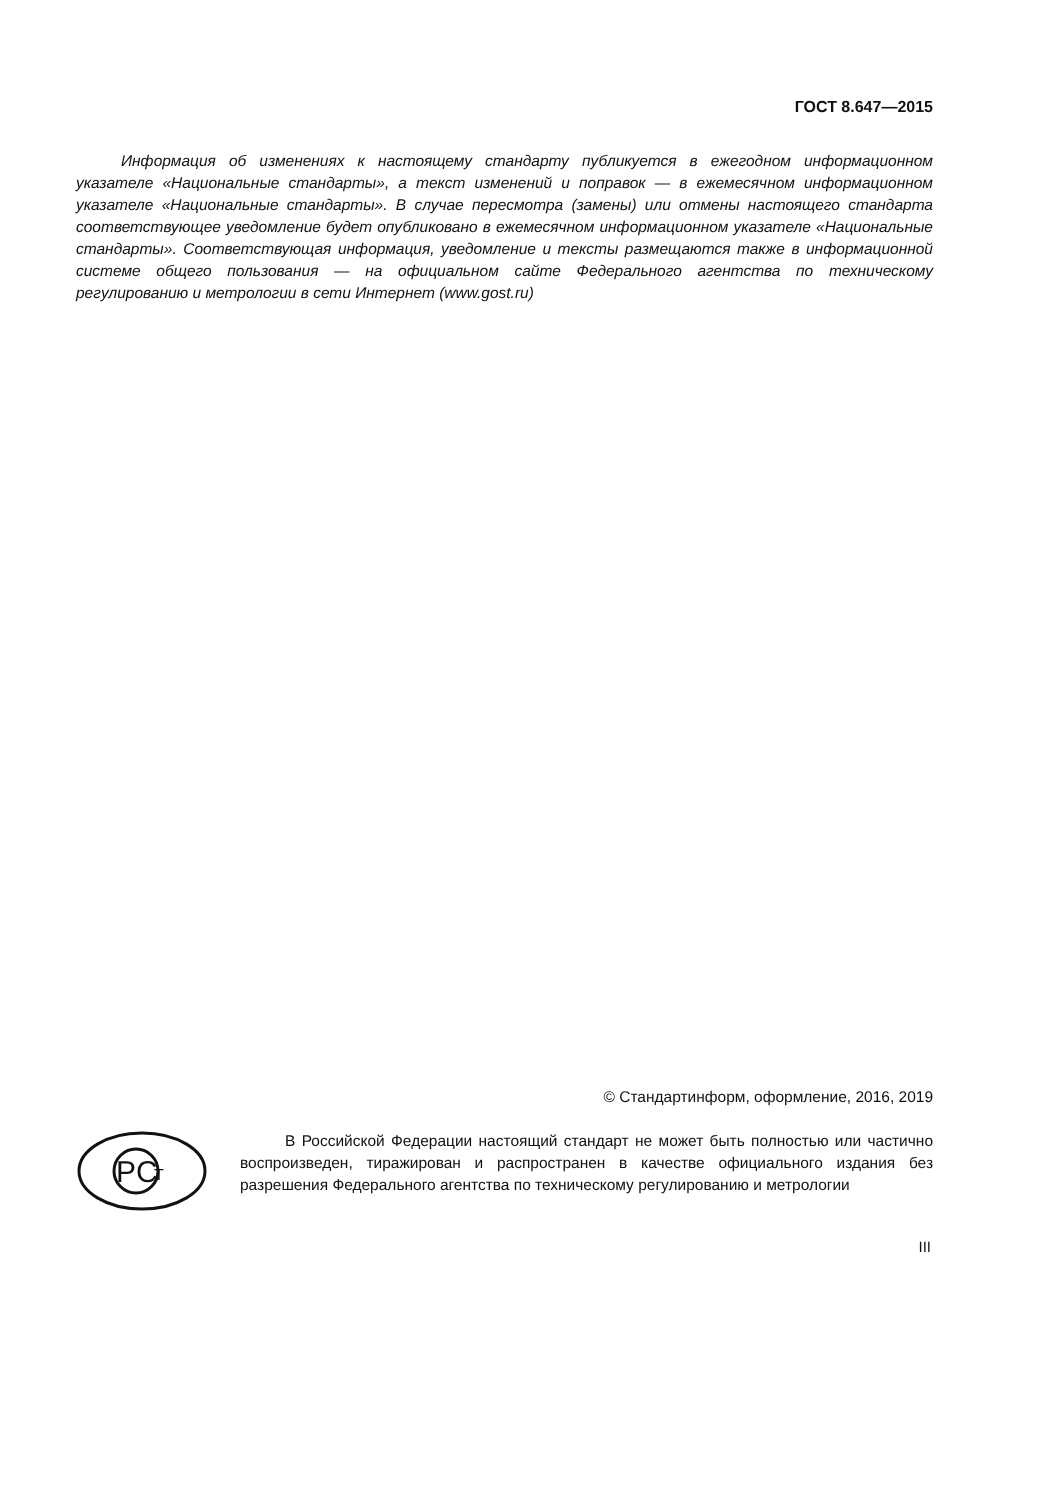ГОСТ 8.647—2015
Информация об изменениях к настоящему стандарту публикуется в ежегодном информационном указателе «Национальные стандарты», а текст изменений и поправок — в ежемесячном информационном указателе «Национальные стандарты». В случае пересмотра (замены) или отмены настоящего стандарта соответствующее уведомление будет опубликовано в ежемесячном информационном указателе «Национальные стандарты». Соответствующая информация, уведомление и тексты размещаются также в информационной системе общего пользования — на официальном сайте Федерального агентства по техническому регулированию и метрологии в сети Интернет (www.gost.ru)
© Стандартинформ, оформление, 2016, 2019
PC
T
В Российской Федерации настоящий стандарт не может быть полностью или частично воспроизведен, тиражирован и распространен в качестве официального издания без разрешения Федерального агентства по техническому регулированию и метрологии
III